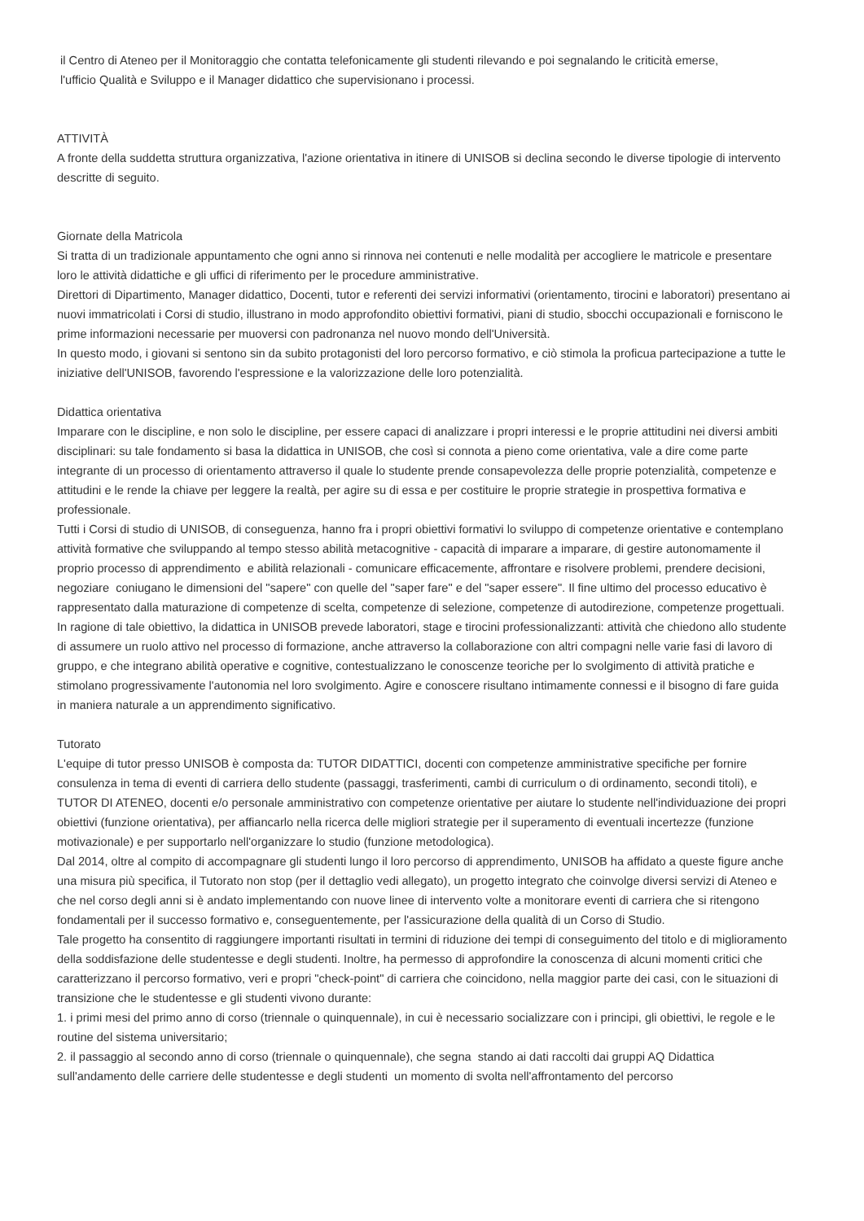il Centro di Ateneo per il Monitoraggio che contatta telefonicamente gli studenti rilevando e poi segnalando le criticità emerse,
l'ufficio Qualità e Sviluppo e il Manager didattico che supervisionano i processi.
ATTIVITÀ
A fronte della suddetta struttura organizzativa, l'azione orientativa in itinere di UNISOB si declina secondo le diverse tipologie di intervento descritte di seguito.
Giornate della Matricola
Si tratta di un tradizionale appuntamento che ogni anno si rinnova nei contenuti e nelle modalità per accogliere le matricole e presentare loro le attività didattiche e gli uffici di riferimento per le procedure amministrative.
Direttori di Dipartimento, Manager didattico, Docenti, tutor e referenti dei servizi informativi (orientamento, tirocini e laboratori) presentano ai nuovi immatricolati i Corsi di studio, illustrano in modo approfondito obiettivi formativi, piani di studio, sbocchi occupazionali e forniscono le prime informazioni necessarie per muoversi con padronanza nel nuovo mondo dell'Università.
In questo modo, i giovani si sentono sin da subito protagonisti del loro percorso formativo, e ciò stimola la proficua partecipazione a tutte le iniziative dell'UNISOB, favorendo l'espressione e la valorizzazione delle loro potenzialità.
Didattica orientativa
Imparare con le discipline, e non solo le discipline, per essere capaci di analizzare i propri interessi e le proprie attitudini nei diversi ambiti disciplinari: su tale fondamento si basa la didattica in UNISOB, che così si connota a pieno come orientativa, vale a dire come parte integrante di un processo di orientamento attraverso il quale lo studente prende consapevolezza delle proprie potenzialità, competenze e attitudini e le rende la chiave per leggere la realtà, per agire su di essa e per costituire le proprie strategie in prospettiva formativa e professionale.
Tutti i Corsi di studio di UNISOB, di conseguenza, hanno fra i propri obiettivi formativi lo sviluppo di competenze orientative e contemplano attività formative che sviluppando al tempo stesso abilità metacognitive - capacità di imparare a imparare, di gestire autonomamente il proprio processo di apprendimento e abilità relazionali - comunicare efficacemente, affrontare e risolvere problemi, prendere decisioni, negoziare coniugano le dimensioni del "sapere" con quelle del "saper fare" e del "saper essere". Il fine ultimo del processo educativo è rappresentato dalla maturazione di competenze di scelta, competenze di selezione, competenze di autodirezione, competenze progettuali.
In ragione di tale obiettivo, la didattica in UNISOB prevede laboratori, stage e tirocini professionalizzanti: attività che chiedono allo studente di assumere un ruolo attivo nel processo di formazione, anche attraverso la collaborazione con altri compagni nelle varie fasi di lavoro di gruppo, e che integrano abilità operative e cognitive, contestualizzano le conoscenze teoriche per lo svolgimento di attività pratiche e stimolano progressivamente l'autonomia nel loro svolgimento. Agire e conoscere risultano intimamente connessi e il bisogno di fare guida in maniera naturale a un apprendimento significativo.
Tutorato
L'equipe di tutor presso UNISOB è composta da: TUTOR DIDATTICI, docenti con competenze amministrative specifiche per fornire consulenza in tema di eventi di carriera dello studente (passaggi, trasferimenti, cambi di curriculum o di ordinamento, secondi titoli), e TUTOR DI ATENEO, docenti e/o personale amministrativo con competenze orientative per aiutare lo studente nell'individuazione dei propri obiettivi (funzione orientativa), per affiancarlo nella ricerca delle migliori strategie per il superamento di eventuali incertezze (funzione motivazionale) e per supportarlo nell'organizzare lo studio (funzione metodologica).
Dal 2014, oltre al compito di accompagnare gli studenti lungo il loro percorso di apprendimento, UNISOB ha affidato a queste figure anche una misura più specifica, il Tutorato non stop (per il dettaglio vedi allegato), un progetto integrato che coinvolge diversi servizi di Ateneo e che nel corso degli anni si è andato implementando con nuove linee di intervento volte a monitorare eventi di carriera che si ritengono fondamentali per il successo formativo e, conseguentemente, per l'assicurazione della qualità di un Corso di Studio.
Tale progetto ha consentito di raggiungere importanti risultati in termini di riduzione dei tempi di conseguimento del titolo e di miglioramento della soddisfazione delle studentesse e degli studenti. Inoltre, ha permesso di approfondire la conoscenza di alcuni momenti critici che caratterizzano il percorso formativo, veri e propri "check-point" di carriera che coincidono, nella maggior parte dei casi, con le situazioni di transizione che le studentesse e gli studenti vivono durante:
1. i primi mesi del primo anno di corso (triennale o quinquennale), in cui è necessario socializzare con i principi, gli obiettivi, le regole e le routine del sistema universitario;
2. il passaggio al secondo anno di corso (triennale o quinquennale), che segna stando ai dati raccolti dai gruppi AQ Didattica sull'andamento delle carriere delle studentesse e degli studenti un momento di svolta nell'affrontamento del percorso